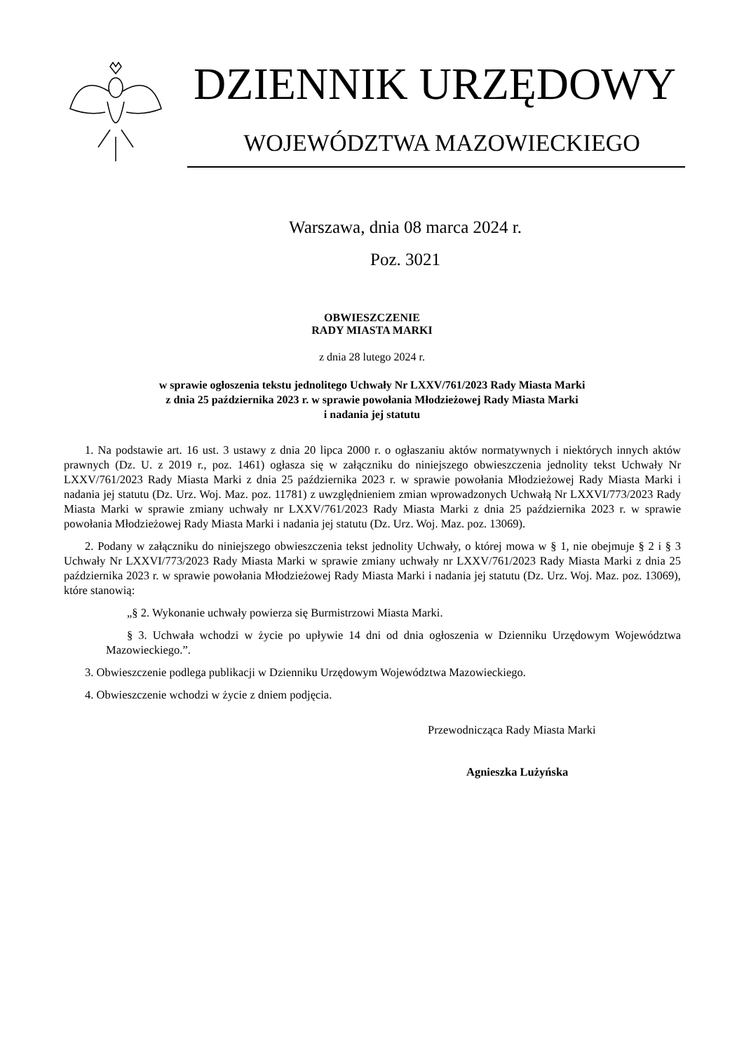DZIENNIK URZĘDOWY
WOJEWÓDZTWA MAZOWIECKIEGO
Warszawa, dnia 08 marca 2024 r.
Poz. 3021
OBWIESZCZENIE
RADY MIASTA MARKI
z dnia 28 lutego 2024 r.
w sprawie ogłoszenia tekstu jednolitego Uchwały Nr LXXV/761/2023 Rady Miasta Marki
z dnia 25 października 2023 r. w sprawie powołania Młodzieżowej Rady Miasta Marki
i nadania jej statutu
1. Na podstawie art. 16 ust. 3 ustawy z dnia 20 lipca 2000 r. o ogłaszaniu aktów normatywnych i niektórych innych aktów prawnych (Dz. U. z 2019 r., poz. 1461) ogłasza się w załączniku do niniejszego obwieszczenia jednolity tekst Uchwały Nr LXXV/761/2023 Rady Miasta Marki z dnia 25 października 2023 r. w sprawie powołania Młodzieżowej Rady Miasta Marki i nadania jej statutu (Dz. Urz. Woj. Maz. poz. 11781) z uwzględnieniem zmian wprowadzonych Uchwałą Nr LXXVI/773/2023 Rady Miasta Marki w sprawie zmiany uchwały nr LXXV/761/2023 Rady Miasta Marki z dnia 25 października 2023 r. w sprawie powołania Młodzieżowej Rady Miasta Marki i nadania jej statutu (Dz. Urz. Woj. Maz. poz. 13069).
2. Podany w załączniku do niniejszego obwieszczenia tekst jednolity Uchwały, o której mowa w § 1, nie obejmuje § 2 i § 3 Uchwały Nr LXXVI/773/2023 Rady Miasta Marki w sprawie zmiany uchwały nr LXXV/761/2023 Rady Miasta Marki z dnia 25 października 2023 r. w sprawie powołania Młodzieżowej Rady Miasta Marki i nadania jej statutu (Dz. Urz. Woj. Maz. poz. 13069), które stanowią:
„§ 2. Wykonanie uchwały powierza się Burmistrzowi Miasta Marki.
§ 3. Uchwała wchodzi w życie po upływie 14 dni od dnia ogłoszenia w Dzienniku Urzędowym Województwa Mazowieckiego.”.
3. Obwieszczenie podlega publikacji w Dzienniku Urzędowym Województwa Mazowieckiego.
4. Obwieszczenie wchodzi w życie z dniem podjęcia.
Przewodnicząca Rady Miasta Marki
Agnieszka Lużyńska